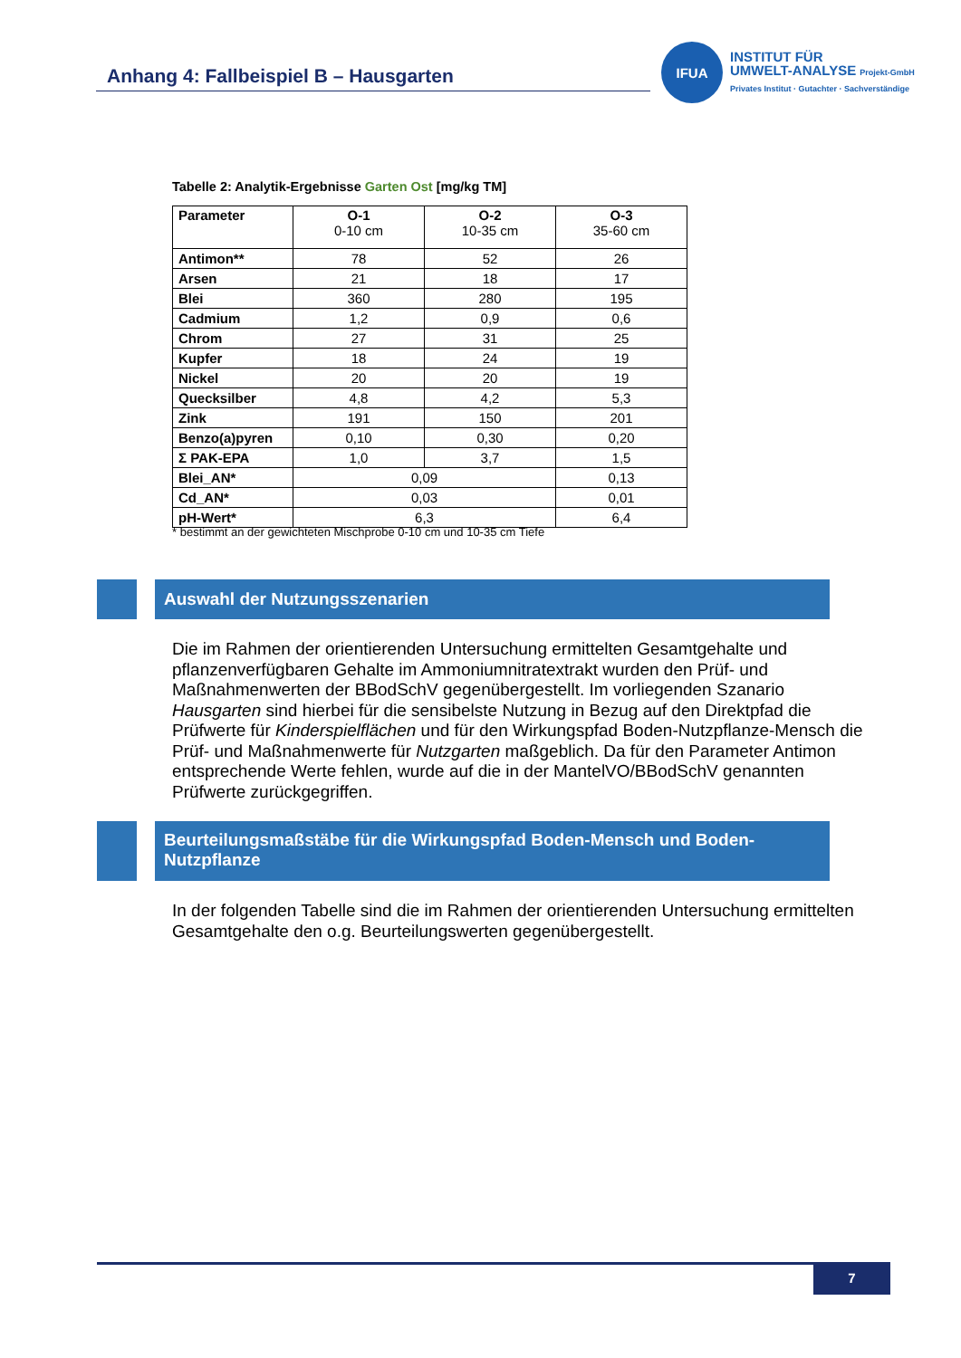Anhang 4: Fallbeispiel B – Hausgarten
IFUA
INSTITUT FÜR
UMWELT-ANALYSE Projekt-GmbH
Privates Institut · Gutachter · Sachverständige
Tabelle 2: Analytik-Ergebnisse Garten Ost [mg/kg TM]
| Parameter | O-1 0-10 cm | O-2 10-35 cm | O-3 35-60 cm |
| --- | --- | --- | --- |
| Antimon** | 78 | 52 | 26 |
| Arsen | 21 | 18 | 17 |
| Blei | 360 | 280 | 195 |
| Cadmium | 1,2 | 0,9 | 0,6 |
| Chrom | 27 | 31 | 25 |
| Kupfer | 18 | 24 | 19 |
| Nickel | 20 | 20 | 19 |
| Quecksilber | 4,8 | 4,2 | 5,3 |
| Zink | 191 | 150 | 201 |
| Benzo(a)pyren | 0,10 | 0,30 | 0,20 |
| Σ PAK-EPA | 1,0 | 3,7 | 1,5 |
| Blei_AN* | 0,09 | | 0,13 |
| Cd_AN* | 0,03 | | 0,01 |
| pH-Wert* | 6,3 | | 6,4 |
* bestimmt an der gewichteten Mischprobe 0-10 cm und 10-35 cm Tiefe
Auswahl der Nutzungsszenarien
Die im Rahmen der orientierenden Untersuchung ermittelten Gesamtgehalte und pflanzenverfügbaren Gehalte im Ammoniumnitratextrakt wurden den Prüf- und Maßnahmenwerten der BBodSchV gegenübergestellt. Im vorliegenden Szanario Hausgarten sind hierbei für die sensibelste Nutzung in Bezug auf den Direktpfad die Prüfwerte für Kinderspielflächen und für den Wirkungspfad Boden-Nutzpflanze-Mensch die Prüf- und Maßnahmenwerte für Nutzgarten maßgeblich. Da für den Parameter Antimon entsprechende Werte fehlen, wurde auf die in der MantelVO/BBodSchV genannten Prüfwerte zurückgegriffen.
Beurteilungsmaßstäbe für die Wirkungspfad Boden-Mensch und Boden-Nutzpflanze
In der folgenden Tabelle sind die im Rahmen der orientierenden Untersuchung ermittelten Gesamtgehalte den o.g. Beurteilungswerten gegenübergestellt.
7